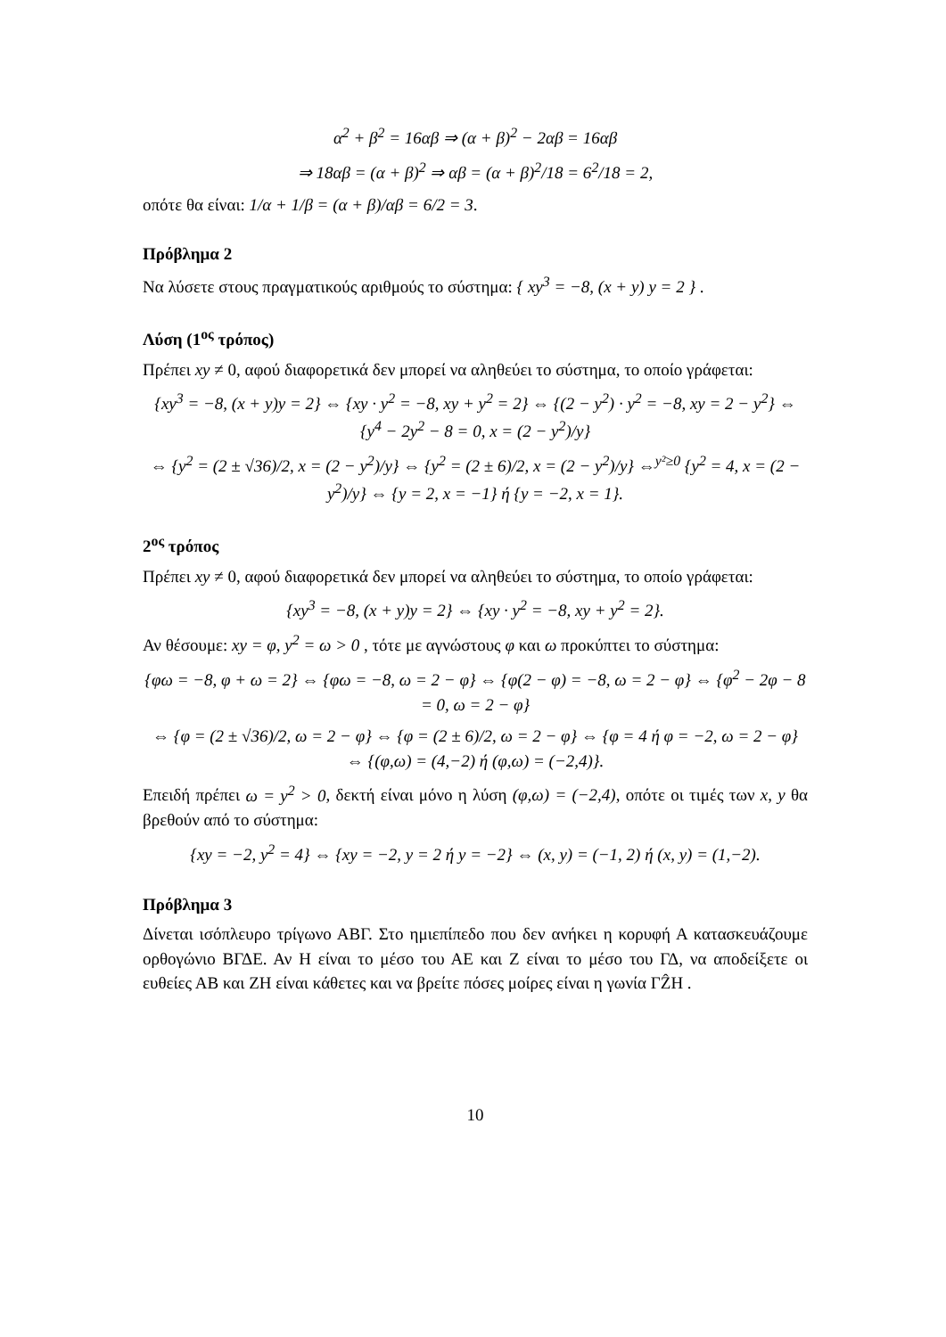α<sup>2</sup> + β<sup>2</sup> = 16αβ ⇒ (α + β)<sup>2</sup> − 2αβ = 16αβ
⇒ 18αβ = (α + β)<sup>2</sup> ⇒ αβ = (α + β)<sup>2</sup>/18 = 6<sup>2</sup>/18 = 2,
οπότε θα είναι: 1/α + 1/β = (α + β)/αβ = 6/2 = 3.
Πρόβλημα 2
Να λύσετε στους πραγματικούς αριθμούς το σύστημα: { xy<sup>3</sup> = −8, (x + y) y = 2 } .
Λύση (1<sup>ος</sup> τρόπος)
Πρέπει xy ≠ 0, αφού διαφορετικά δεν μπορεί να αληθεύει το σύστημα, το οποίο γράφεται:
{xy<sup>3</sup> = −8, (x + y)y = 2} ⇔ {xy · y<sup>2</sup> = −8, xy + y<sup>2</sup> = 2} ⇔ {(2 − y<sup>2</sup>) · y<sup>2</sup> = −8, xy = 2 − y<sup>2</sup>} ⇔ {y<sup>4</sup> − 2y<sup>2</sup> − 8 = 0, x = (2 − y<sup>2</sup>)/y}
⇔ {y<sup>2</sup> = (2 ± √36)/2, x = (2 − y<sup>2</sup>)/y} ⇔ {y<sup>2</sup> = (2 ± 6)/2, x = (2 − y<sup>2</sup>)/y} ⇔<sup>y²≥0</sup> {y<sup>2</sup> = 4, x = (2 − y<sup>2</sup>)/y} ⇔ {y = 2, x = −1} ή {y = −2, x = 1}.
2<sup>ος</sup> τρόπος
Πρέπει xy ≠ 0, αφού διαφορετικά δεν μπορεί να αληθεύει το σύστημα, το οποίο γράφεται:
{xy<sup>3</sup> = −8, (x + y)y = 2} ⇔ {xy · y<sup>2</sup> = −8, xy + y<sup>2</sup> = 2}.
Αν θέσουμε: xy = φ, y<sup>2</sup> = ω > 0 , τότε με αγνώστους φ και ω προκύπτει το σύστημα:
{φω = −8, φ + ω = 2} ⇔ {φω = −8, ω = 2 − φ} ⇔ {φ(2 − φ) = −8, ω = 2 − φ} ⇔ {φ<sup>2</sup> − 2φ − 8 = 0, ω = 2 − φ}
⇔ {φ = (2 ± √36)/2, ω = 2 − φ} ⇔ {φ = (2 ± 6)/2, ω = 2 − φ} ⇔ {φ = 4 ή φ = −2, ω = 2 − φ} ⇔ {(φ,ω) = (4,−2) ή (φ,ω) = (−2,4)}.
Επειδή πρέπει ω = y<sup>2</sup> > 0, δεκτή είναι μόνο η λύση (φ,ω) = (−2,4), οπότε οι τιμές των x, y θα βρεθούν από το σύστημα:
{xy = −2, y<sup>2</sup> = 4} ⇔ {xy = −2, y = 2 ή y = −2} ⇔ (x, y) = (−1, 2) ή (x, y) = (1,−2).
Πρόβλημα 3
Δίνεται ισόπλευρο τρίγωνο ΑΒΓ. Στο ημιεπίπεδο που δεν ανήκει η κορυφή Α κατασκευάζουμε ορθογώνιο ΒΓΔΕ. Αν Η είναι το μέσο του ΑΕ και Ζ είναι το μέσο του ΓΔ, να αποδείξετε οι ευθείες ΑΒ και ΖΗ είναι κάθετες και να βρείτε πόσες μοίρες είναι η γωνία ΓẐΗ .
10